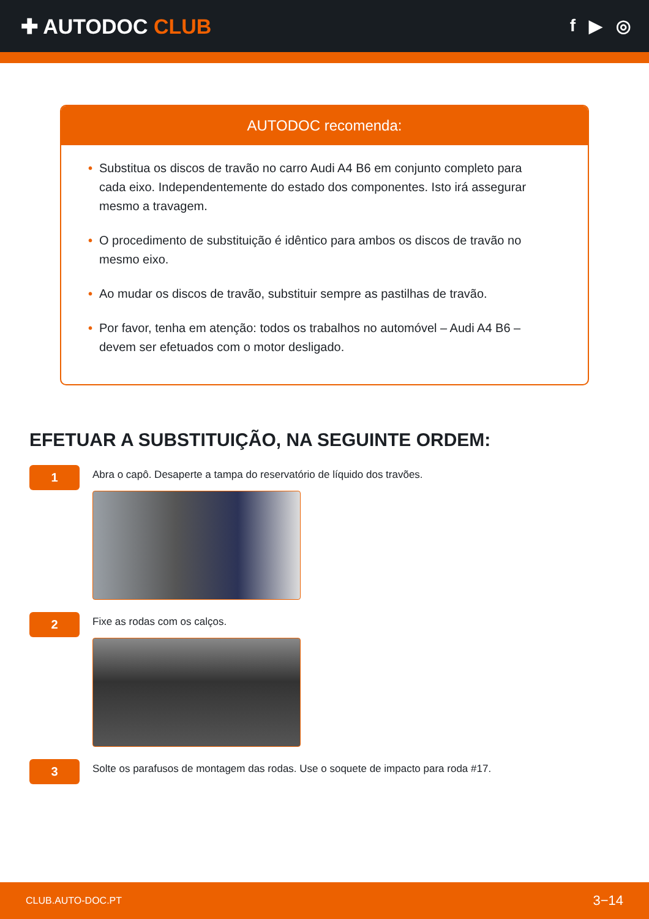✚ AUTODOC CLUB
f ▶ ◎
AUTODOC recomenda:
• Substitua os discos de travão no carro Audi A4 B6 em conjunto completo para cada eixo. Independentemente do estado dos componentes. Isto irá assegurar mesmo a travagem.
• O procedimento de substituição é idêntico para ambos os discos de travão no mesmo eixo.
• Ao mudar os discos de travão, substituir sempre as pastilhas de travão.
• Por favor, tenha em atenção: todos os trabalhos no automóvel – Audi A4 B6 – devem ser efetuados com o motor desligado.
EFETUAR A SUBSTITUIÇÃO, NA SEGUINTE ORDEM:
1
Abra o capô. Desaperte a tampa do reservatório de líquido dos travões.
2
Fixe as rodas com os calços.
3
Solte os parafusos de montagem das rodas. Use o soquete de impacto para roda #17.
CLUB.AUTO-DOC.PT 3−14